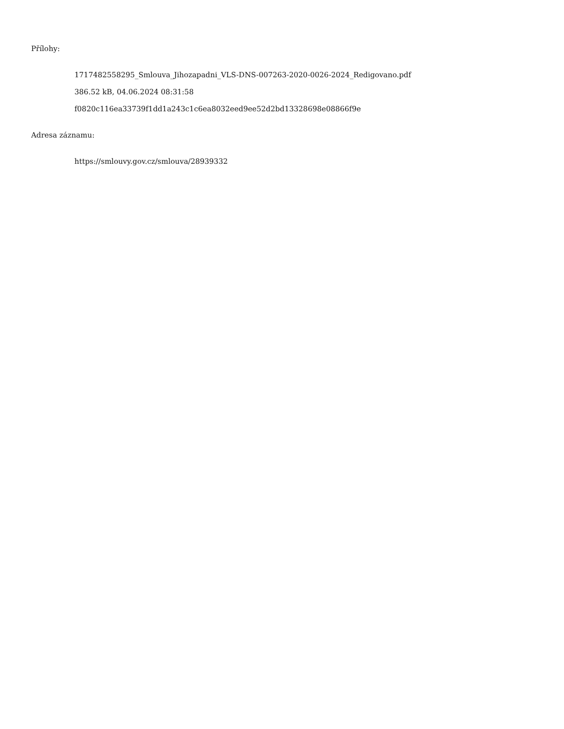Přílohy:
17174825582​95_Smlouva_Jihozapadni_VLS-DNS-007263-2020-0026-2024_Redigovano.pdf
386.52 kB, 04.06.2024 08:31:58
f0820c116ea33739f1dd1a243c1c6ea8032eed9ee52d2bd13328698e08866f9e
Adresa záznamu:
https://smlouvy.gov.cz/smlouva/28939332